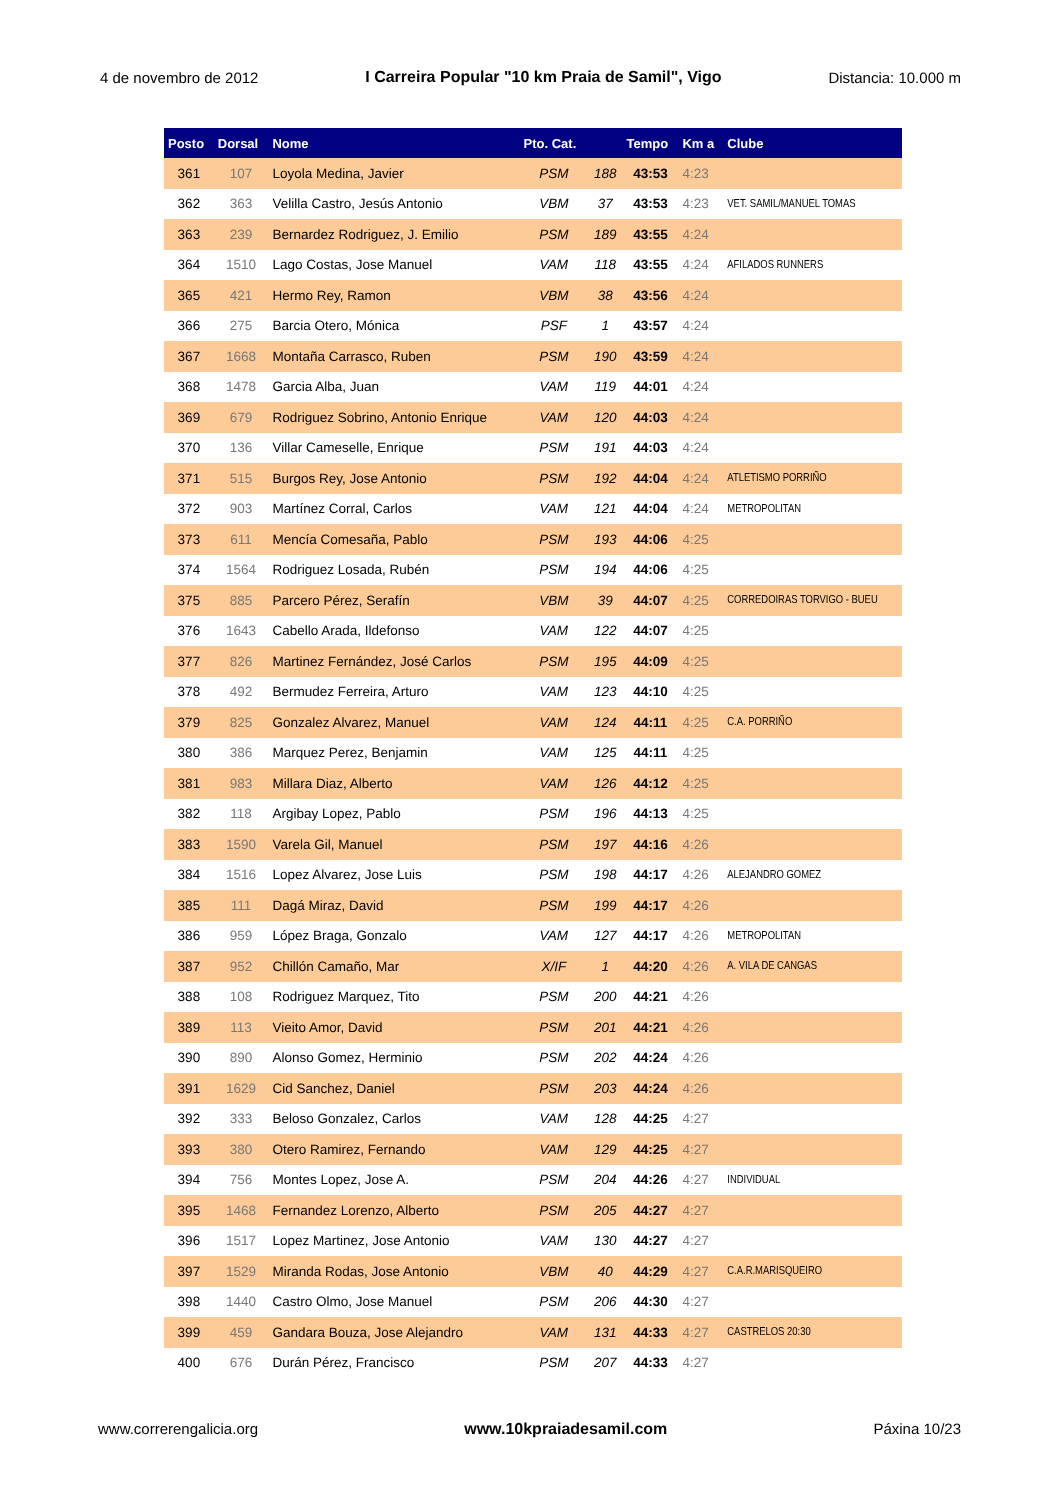4 de novembro de 2012 I Carreira Popular "10 km Praia de Samil", Vigo Distancia: 10.000 m
| Posto | Dorsal | Nome | Pto. Cat. | | Tempo | Km a | Clube |
| --- | --- | --- | --- | --- | --- | --- | --- |
| 361 | 107 | Loyola Medina, Javier | PSM | 188 | 43:53 | 4:23 | |
| 362 | 363 | Velilla Castro, Jesús Antonio | VBM | 37 | 43:53 | 4:23 | VET. SAMIL/MANUEL TOMAS |
| 363 | 239 | Bernardez Rodriguez, J. Emilio | PSM | 189 | 43:55 | 4:24 | |
| 364 | 1510 | Lago Costas, Jose Manuel | VAM | 118 | 43:55 | 4:24 | AFILADOS RUNNERS |
| 365 | 421 | Hermo Rey, Ramon | VBM | 38 | 43:56 | 4:24 | |
| 366 | 275 | Barcia Otero, Mónica | PSF | 1 | 43:57 | 4:24 | |
| 367 | 1668 | Montaña Carrasco, Ruben | PSM | 190 | 43:59 | 4:24 | |
| 368 | 1478 | Garcia Alba, Juan | VAM | 119 | 44:01 | 4:24 | |
| 369 | 679 | Rodriguez Sobrino, Antonio Enrique | VAM | 120 | 44:03 | 4:24 | |
| 370 | 136 | Villar Cameselle, Enrique | PSM | 191 | 44:03 | 4:24 | |
| 371 | 515 | Burgos Rey, Jose Antonio | PSM | 192 | 44:04 | 4:24 | ATLETISMO PORRIÑO |
| 372 | 903 | Martínez Corral, Carlos | VAM | 121 | 44:04 | 4:24 | METROPOLITAN |
| 373 | 611 | Mencía Comesaña, Pablo | PSM | 193 | 44:06 | 4:25 | |
| 374 | 1564 | Rodriguez Losada, Rubén | PSM | 194 | 44:06 | 4:25 | |
| 375 | 885 | Parcero Pérez, Serafín | VBM | 39 | 44:07 | 4:25 | CORREDOIRAS TORVIGO - BUEU |
| 376 | 1643 | Cabello Arada, Ildefonso | VAM | 122 | 44:07 | 4:25 | |
| 377 | 826 | Martinez Fernández, José Carlos | PSM | 195 | 44:09 | 4:25 | |
| 378 | 492 | Bermudez Ferreira, Arturo | VAM | 123 | 44:10 | 4:25 | |
| 379 | 825 | Gonzalez Alvarez, Manuel | VAM | 124 | 44:11 | 4:25 | C.A. PORRIÑO |
| 380 | 386 | Marquez Perez, Benjamin | VAM | 125 | 44:11 | 4:25 | |
| 381 | 983 | Millara Diaz, Alberto | VAM | 126 | 44:12 | 4:25 | |
| 382 | 118 | Argibay Lopez, Pablo | PSM | 196 | 44:13 | 4:25 | |
| 383 | 1590 | Varela Gil, Manuel | PSM | 197 | 44:16 | 4:26 | |
| 384 | 1516 | Lopez Alvarez, Jose Luis | PSM | 198 | 44:17 | 4:26 | ALEJANDRO GOMEZ |
| 385 | 111 | Dagá Miraz, David | PSM | 199 | 44:17 | 4:26 | |
| 386 | 959 | López Braga, Gonzalo | VAM | 127 | 44:17 | 4:26 | METROPOLITAN |
| 387 | 952 | Chillón Camaño, Mar | X/IF | 1 | 44:20 | 4:26 | A. VILA DE CANGAS |
| 388 | 108 | Rodriguez Marquez, Tito | PSM | 200 | 44:21 | 4:26 | |
| 389 | 113 | Vieito Amor, David | PSM | 201 | 44:21 | 4:26 | |
| 390 | 890 | Alonso Gomez, Herminio | PSM | 202 | 44:24 | 4:26 | |
| 391 | 1629 | Cid Sanchez, Daniel | PSM | 203 | 44:24 | 4:26 | |
| 392 | 333 | Beloso Gonzalez, Carlos | VAM | 128 | 44:25 | 4:27 | |
| 393 | 380 | Otero Ramirez, Fernando | VAM | 129 | 44:25 | 4:27 | |
| 394 | 756 | Montes Lopez, Jose A. | PSM | 204 | 44:26 | 4:27 | INDIVIDUAL |
| 395 | 1468 | Fernandez Lorenzo, Alberto | PSM | 205 | 44:27 | 4:27 | |
| 396 | 1517 | Lopez Martinez, Jose Antonio | VAM | 130 | 44:27 | 4:27 | |
| 397 | 1529 | Miranda Rodas, Jose Antonio | VBM | 40 | 44:29 | 4:27 | C.A.R.MARISQUEIRO |
| 398 | 1440 | Castro Olmo, Jose Manuel | PSM | 206 | 44:30 | 4:27 | |
| 399 | 459 | Gandara Bouza, Jose Alejandro | VAM | 131 | 44:33 | 4:27 | CASTRELOS 20:30 |
| 400 | 676 | Durán Pérez, Francisco | PSM | 207 | 44:33 | 4:27 | |
www.correrengalicia.org www.10kpraiadesamil.com Páxina 10/23